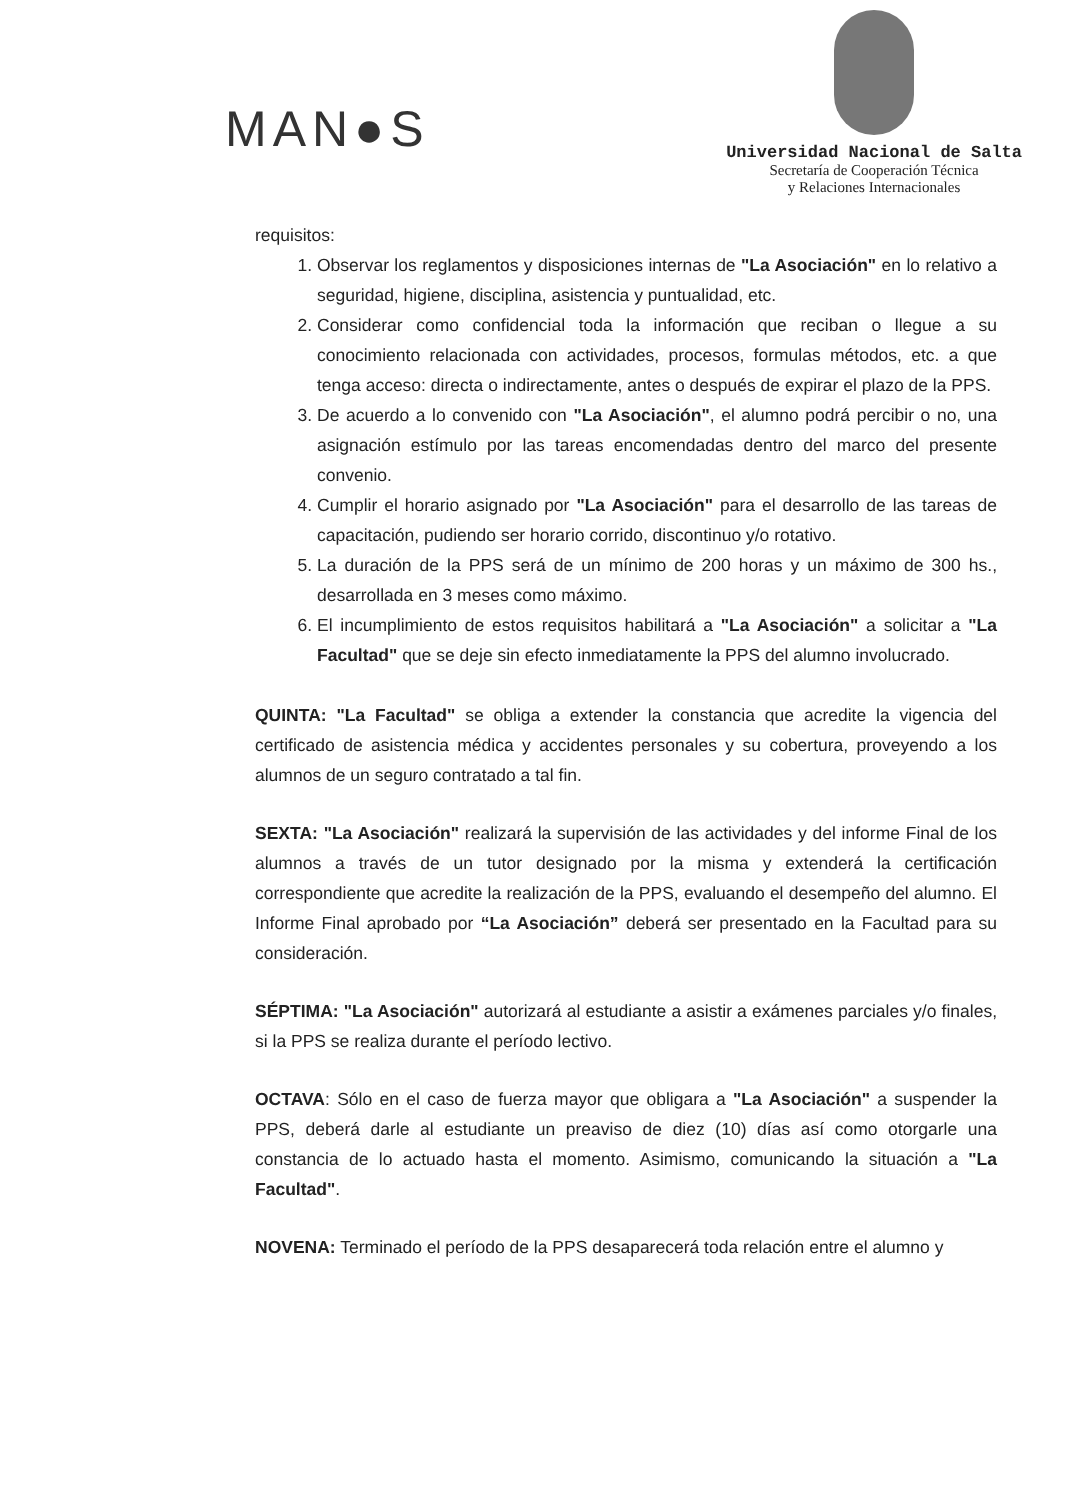MAN●S
Universidad Nacional de Salta
Secretaría de Cooperación Técnica
y Relaciones Internacionales
requisitos:
1. Observar los reglamentos y disposiciones internas de "La Asociación" en lo relativo a seguridad, higiene, disciplina, asistencia y puntualidad, etc.
2. Considerar como confidencial toda la información que reciban o llegue a su conocimiento relacionada con actividades, procesos, formulas métodos, etc. a que tenga acceso: directa o indirectamente, antes o después de expirar el plazo de la PPS.
3. De acuerdo a lo convenido con "La Asociación", el alumno podrá percibir o no, una asignación estímulo por las tareas encomendadas dentro del marco del presente convenio.
4. Cumplir el horario asignado por "La Asociación" para el desarrollo de las tareas de capacitación, pudiendo ser horario corrido, discontinuo y/o rotativo.
5. La duración de la PPS será de un mínimo de 200 horas y un máximo de 300 hs., desarrollada en 3 meses como máximo.
6. El incumplimiento de estos requisitos habilitará a "La Asociación" a solicitar a "La Facultad" que se deje sin efecto inmediatamente la PPS del alumno involucrado.
QUINTA: "La Facultad" se obliga a extender la constancia que acredite la vigencia del certificado de asistencia médica y accidentes personales y su cobertura, proveyendo a los alumnos de un seguro contratado a tal fin.
SEXTA: "La Asociación" realizará la supervisión de las actividades y del informe Final de los alumnos a través de un tutor designado por la misma y extenderá la certificación correspondiente que acredite la realización de la PPS, evaluando el desempeño del alumno. El Informe Final aprobado por “La Asociación” deberá ser presentado en la Facultad para su consideración.
SÉPTIMA: "La Asociación" autorizará al estudiante a asistir a exámenes parciales y/o finales, si la PPS se realiza durante el período lectivo.
OCTAVA: Sólo en el caso de fuerza mayor que obligara a "La Asociación" a suspender la PPS, deberá darle al estudiante un preaviso de diez (10) días así como otorgarle una constancia de lo actuado hasta el momento. Asimismo, comunicando la situación a "La Facultad".
NOVENA: Terminado el período de la PPS desaparecerá toda relación entre el alumno y